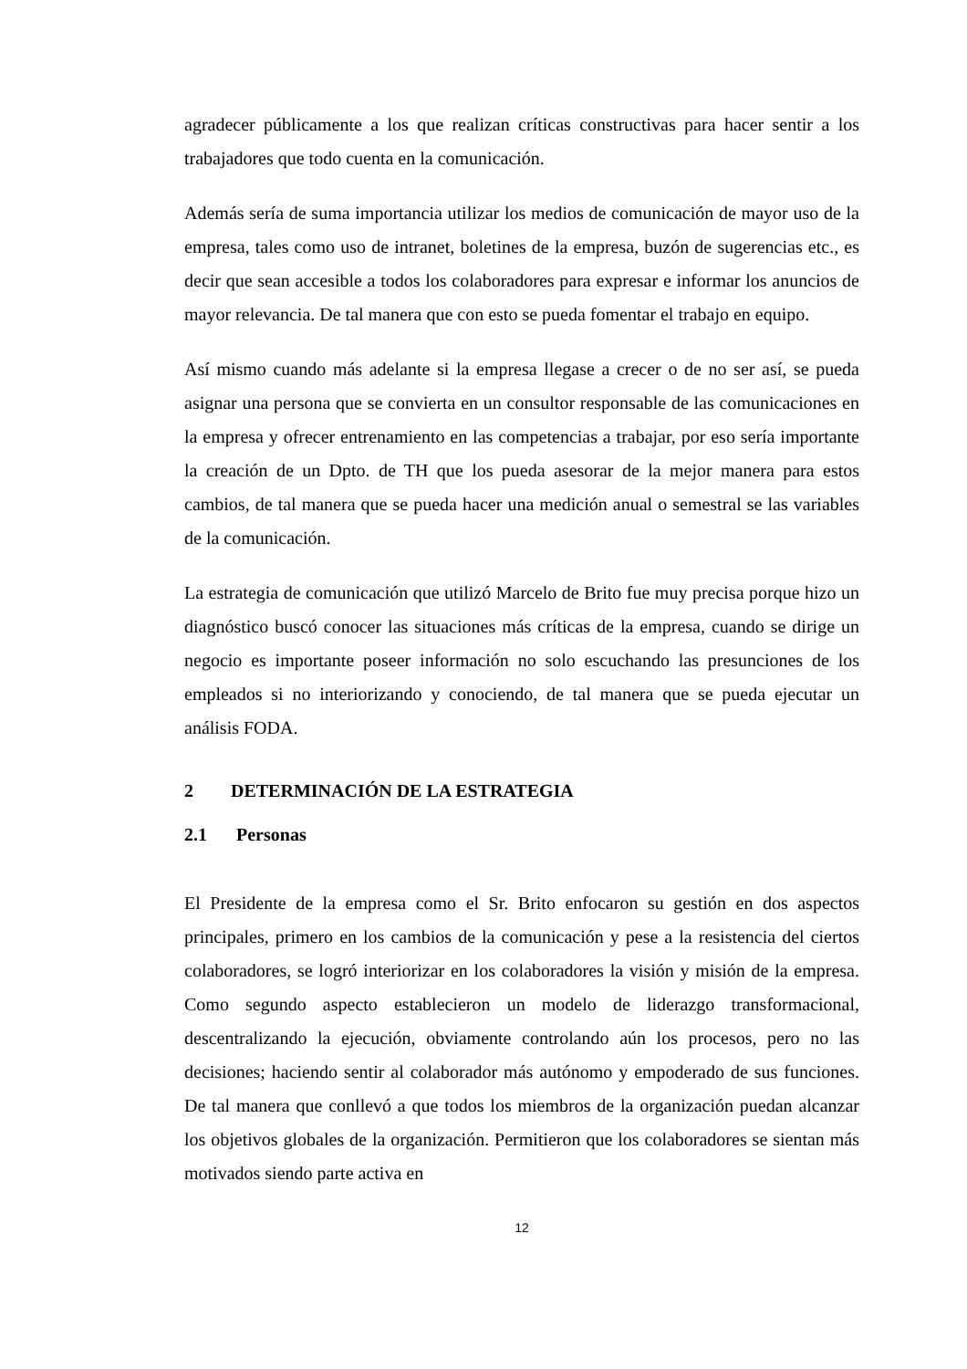agradecer públicamente a los que realizan críticas constructivas para hacer sentir a los trabajadores que todo cuenta en la comunicación.
Además sería de suma importancia utilizar los medios de comunicación de mayor uso de la empresa, tales como uso de intranet, boletines de la empresa, buzón de sugerencias etc., es decir que sean accesible a todos los colaboradores para expresar e informar los anuncios de mayor relevancia. De tal manera que con esto se pueda fomentar el trabajo en equipo.
Así mismo cuando más adelante si la empresa llegase a crecer o de no ser así, se pueda asignar una persona que se convierta en un consultor responsable de las comunicaciones en la empresa y ofrecer entrenamiento en las competencias a trabajar, por eso sería importante la creación de un Dpto. de TH que los pueda asesorar de la mejor manera para estos cambios, de tal manera que se pueda hacer una medición anual o semestral se las variables de la comunicación.
La estrategia de comunicación que utilizó Marcelo de Brito fue muy precisa porque hizo un diagnóstico buscó conocer las situaciones más críticas de la empresa, cuando se dirige un negocio es importante poseer información no solo escuchando las presunciones de los empleados si no interiorizando y conociendo, de tal manera que se pueda ejecutar un análisis FODA.
2 DETERMINACIÓN DE LA ESTRATEGIA
2.1 Personas
El Presidente de la empresa como el Sr. Brito enfocaron su gestión en dos aspectos principales, primero en los cambios de la comunicación y pese a la resistencia del ciertos colaboradores, se logró interiorizar en los colaboradores la visión y misión de la empresa. Como segundo aspecto establecieron un modelo de liderazgo transformacional, descentralizando la ejecución, obviamente controlando aún los procesos, pero no las decisiones; haciendo sentir al colaborador más autónomo y empoderado de sus funciones. De tal manera que conllevó a que todos los miembros de la organización puedan alcanzar los objetivos globales de la organización. Permitieron que los colaboradores se sientan más motivados siendo parte activa en
12